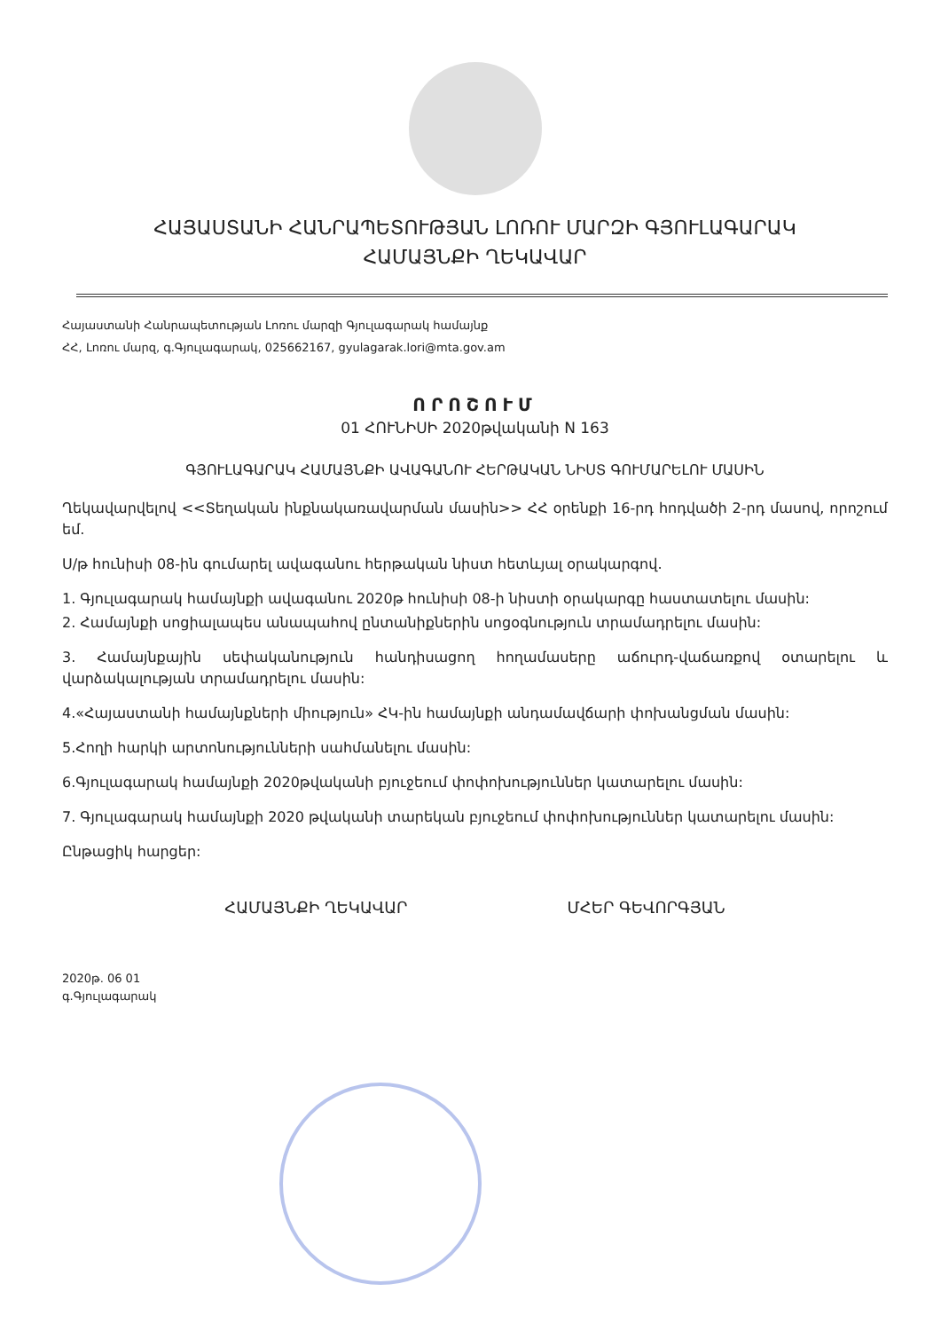ՀԱՅԱՍՏԱՆԻ ՀԱՆՐԱՊԵՏՈՒԹՅԱՆ ԼՈՌՈՒ ՄԱՐԶԻ ԳՅՈՒԼԱԳԱՐԱԿ
ՀԱՄԱՅՆՔԻ ՂԵԿԱՎԱՐ
Հայաստանի Հանրապետության Լոռու մարզի Գյուլագարակ համայնք
ՀՀ, Լոռու մարզ, գ.Գյուլագարակ, 025662167, gyulagarak.lori@mta.gov.am
ՈՐՈՇՈՒՄ
01 ՀՈՒՆԻՍԻ 2020թվականի N 163
ԳՅՈՒԼԱԳԱՐԱԿ ՀԱՄԱՅՆՔԻ ԱՎԱԳԱՆՈՒ ՀԵՐԹԱԿԱՆ ՆԻՍՏ ԳՈՒՄԱՐԵԼՈՒ ՄԱՍԻՆ
Ղեկավարվելով <<Տեղական ինքնակառավարման մասին>> ՀՀ օրենքի 16-րդ հոդվածի 2-րդ մասով, որոշում եմ.
Ս/թ հունիսի 08-ին գումարել ավագանու հերթական նիստ հետևյալ օրակարգով.
1. Գյուլագարակ համայնքի ավագանու 2020թ հունիսի 08-ի նիստի օրակարգը հաստատելու մասին:
2. Համայնքի սոցիալապես անապահով ընտանիքներին սոցօգնություն տրամադրելու մասին:
3. Համայնքային սեփականություն հանդիսացող հողամասերը աճուրդ-վաճառքով օտարելու և վարձակալության տրամադրելու մասին:
4.«Հայաստանի համայնքների միություն» ՀԿ-ին համայնքի անդամավճարի փոխանցման մասին:
5.Հողի հարկի արտոնությունների սահմանելու մասին:
6.Գյուլագարակ համայնքի 2020թվականի բյուջեում փոփոխություններ կատարելու մասին:
7. Գյուլագարակ համայնքի 2020 թվականի տարեկան բյուջեում փոփոխություններ կատարելու մասին:
Ընթացիկ հարցեր:
ՀԱՄԱՅՆՔԻ ՂԵԿԱՎԱՐ ՄՀԵՐ ԳԵՎՈՐԳՅԱՆ
2020թ. 06 01
գ.Գյուլագարակ